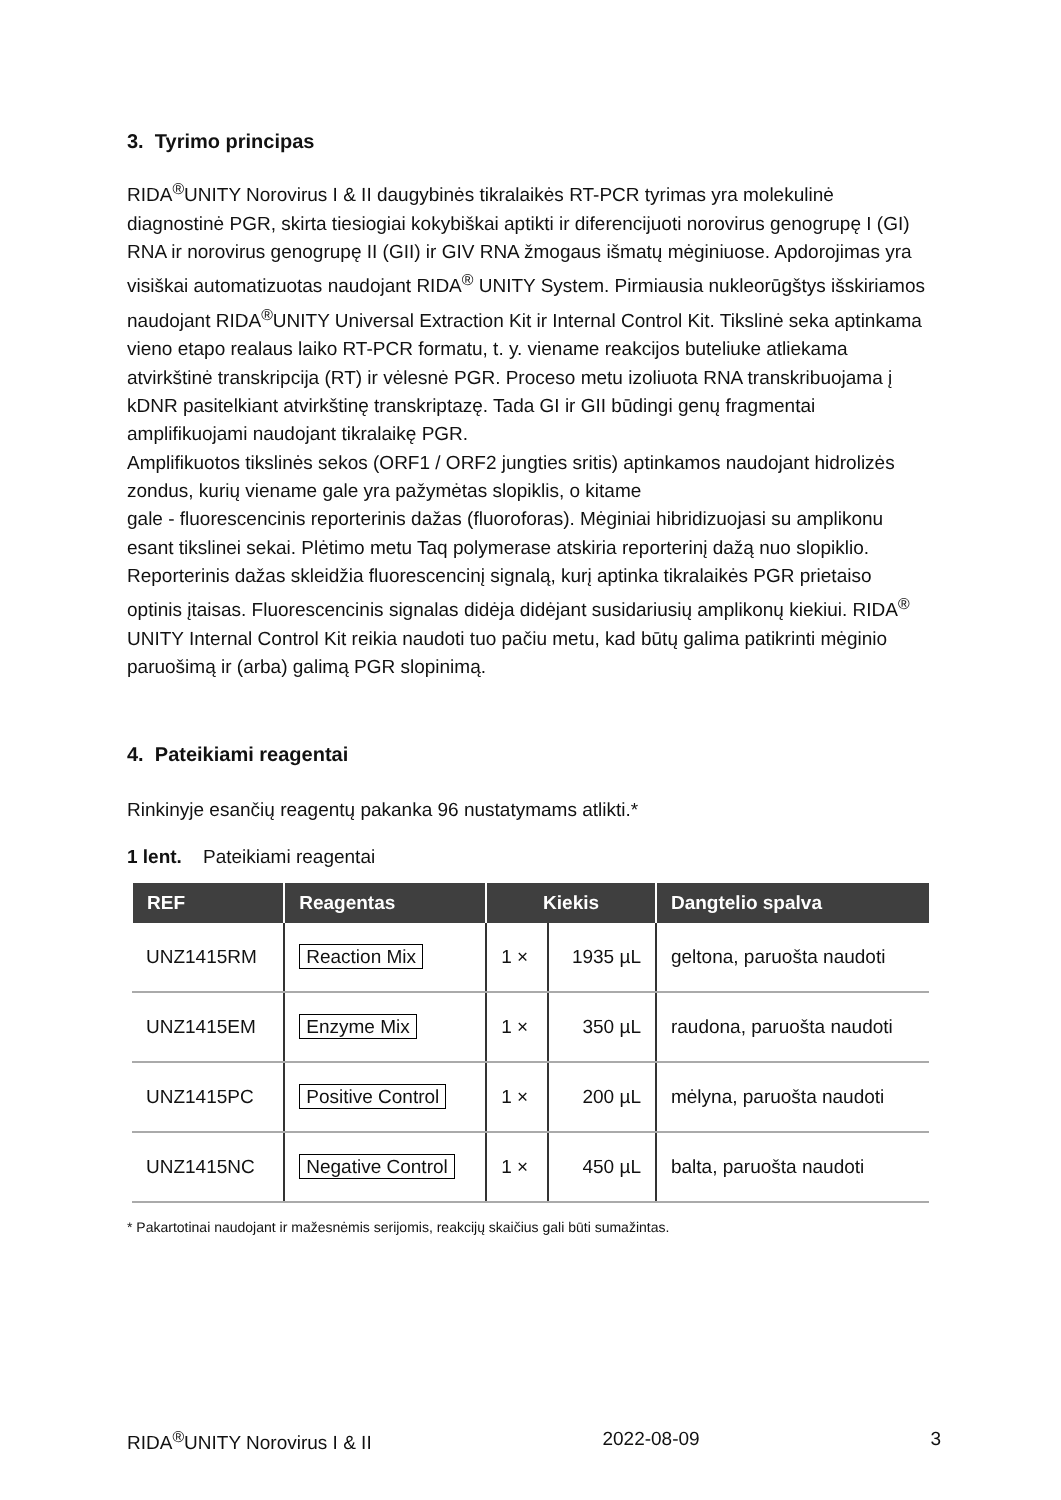3. Tyrimo principas
RIDA<sup>®</sup>UNITY Norovirus I & II daugybinės tikralaikės RT-PCR tyrimas yra molekulinė diagnostinė PGR, skirta tiesiogiai kokybiškai aptikti ir diferencijuoti norovirus genogrupę I (GI) RNA ir norovirus genogrupę II (GII) ir GIV RNA žmogaus išmatų mėginiuose. Apdorojimas yra visiškai automatizuotas naudojant RIDA<sup>®</sup> UNITY System. Pirmiausia nukleorūgštys išskiriamos naudojant RIDA<sup>®</sup>UNITY Universal Extraction Kit ir Internal Control Kit. Tikslinė seka aptinkama vieno etapo realaus laiko RT-PCR formatu, t. y. viename reakcijos buteliuke atliekama atvirkštinė transkripcija (RT) ir vėlesnė PGR. Proceso metu izoliuota RNA transkribuojama į kDNR pasitelkiant atvirkštinę transkriptazę. Tada GI ir GII būdingi genų fragmentai amplifikuojami naudojant tikralaikę PGR.
Amplifikuotos tikslinės sekos (ORF1 / ORF2 jungties sritis) aptinkamos naudojant hidrolizės zondus, kurių viename gale yra pažymėtas slopiklis, o kitame
gale - fluorescencinis reporterinis dažas (fluoroforas). Mėginiai hibridizuojasi su amplikonu esant tikslinei sekai. Plėtimo metu Taq polymerase atskiria reporterinį dažą nuo slopiklio. Reporterinis dažas skleidžia fluorescencinį signalą, kurį aptinka tikralaikės PGR prietaiso optinis įtaisas. Fluorescencinis signalas didėja didėjant susidariusių amplikonų kiekiui. RIDA<sup>®</sup> UNITY Internal Control Kit reikia naudoti tuo pačiu metu, kad būtų galima patikrinti mėginio paruošimą ir (arba) galimą PGR slopinimą.
4. Pateikiami reagentai
Rinkinyje esančių reagentų pakanka 96 nustatymams atlikti.*
1 lent. Pateikiami reagentai
| REF | Reagentas | Kiekis | | Dangtelio spalva |
| --- | --- | --- | --- | --- |
| UNZ1415RM | Reaction Mix | 1 × | 1935 µL | geltona, paruošta naudoti |
| UNZ1415EM | Enzyme Mix | 1 × | 350 µL | raudona, paruošta naudoti |
| UNZ1415PC | Positive Control | 1 × | 200 µL | mėlyna, paruošta naudoti |
| UNZ1415NC | Negative Control | 1 × | 450 µL | balta, paruošta naudoti |
* Pakartotinai naudojant ir mažesnėmis serijomis, reakcijų skaičius gali būti sumažintas.
RIDA<sup>®</sup>UNITY Norovirus I & II 2022-08-09 3